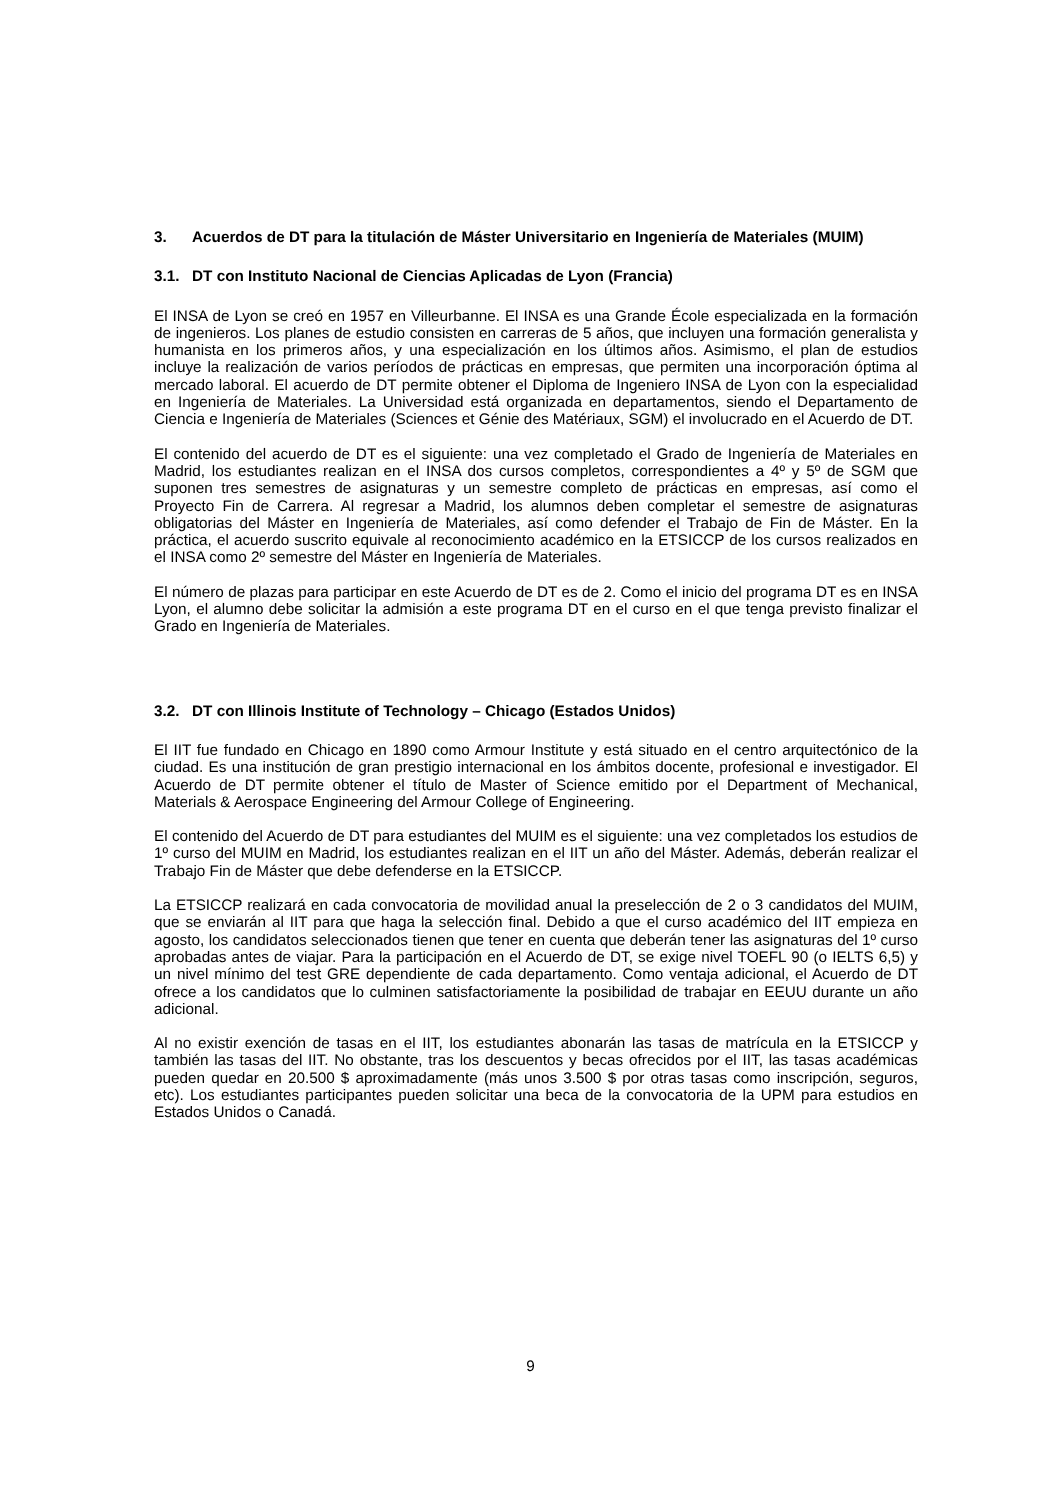3. Acuerdos de DT para la titulación de Máster Universitario en Ingeniería de Materiales (MUIM)
3.1. DT con Instituto Nacional de Ciencias Aplicadas de Lyon (Francia)
El INSA de Lyon se creó en 1957 en Villeurbanne. El INSA es una Grande École especializada en la formación de ingenieros. Los planes de estudio consisten en carreras de 5 años, que incluyen una formación generalista y humanista en los primeros años, y una especialización en los últimos años. Asimismo, el plan de estudios incluye la realización de varios períodos de prácticas en empresas, que permiten una incorporación óptima al mercado laboral. El acuerdo de DT permite obtener el Diploma de Ingeniero INSA de Lyon con la especialidad en Ingeniería de Materiales. La Universidad está organizada en departamentos, siendo el Departamento de Ciencia e Ingeniería de Materiales (Sciences et Génie des Matériaux, SGM) el involucrado en el Acuerdo de DT.
El contenido del acuerdo de DT es el siguiente: una vez completado el Grado de Ingeniería de Materiales en Madrid, los estudiantes realizan en el INSA dos cursos completos, correspondientes a 4º y 5º de SGM que suponen tres semestres de asignaturas y un semestre completo de prácticas en empresas, así como el Proyecto Fin de Carrera. Al regresar a Madrid, los alumnos deben completar el semestre de asignaturas obligatorias del Máster en Ingeniería de Materiales, así como defender el Trabajo de Fin de Máster. En la práctica, el acuerdo suscrito equivale al reconocimiento académico en la ETSICCP de los cursos realizados en el INSA como 2º semestre del Máster en Ingeniería de Materiales.
El número de plazas para participar en este Acuerdo de DT es de 2. Como el inicio del programa DT es en INSA Lyon, el alumno debe solicitar la admisión a este programa DT en el curso en el que tenga previsto finalizar el Grado en Ingeniería de Materiales.
3.2. DT con Illinois Institute of Technology – Chicago (Estados Unidos)
El IIT fue fundado en Chicago en 1890 como Armour Institute y está situado en el centro arquitectónico de la ciudad. Es una institución de gran prestigio internacional en los ámbitos docente, profesional e investigador. El Acuerdo de DT permite obtener el título de Master of Science emitido por el Department of Mechanical, Materials & Aerospace Engineering del Armour College of Engineering.
El contenido del Acuerdo de DT para estudiantes del MUIM es el siguiente: una vez completados los estudios de 1º curso del MUIM en Madrid, los estudiantes realizan en el IIT un año del Máster. Además, deberán realizar el Trabajo Fin de Máster que debe defenderse en la ETSICCP.
La ETSICCP realizará en cada convocatoria de movilidad anual la preselección de 2 o 3 candidatos del MUIM, que se enviarán al IIT para que haga la selección final. Debido a que el curso académico del IIT empieza en agosto, los candidatos seleccionados tienen que tener en cuenta que deberán tener las asignaturas del 1º curso aprobadas antes de viajar. Para la participación en el Acuerdo de DT, se exige nivel TOEFL 90 (o IELTS 6,5) y un nivel mínimo del test GRE dependiente de cada departamento. Como ventaja adicional, el Acuerdo de DT ofrece a los candidatos que lo culminen satisfactoriamente la posibilidad de trabajar en EEUU durante un año adicional.
Al no existir exención de tasas en el IIT, los estudiantes abonarán las tasas de matrícula en la ETSICCP y también las tasas del IIT. No obstante, tras los descuentos y becas ofrecidos por el IIT, las tasas académicas pueden quedar en 20.500 $ aproximadamente (más unos 3.500 $ por otras tasas como inscripción, seguros, etc). Los estudiantes participantes pueden solicitar una beca de la convocatoria de la UPM para estudios en Estados Unidos o Canadá.
9